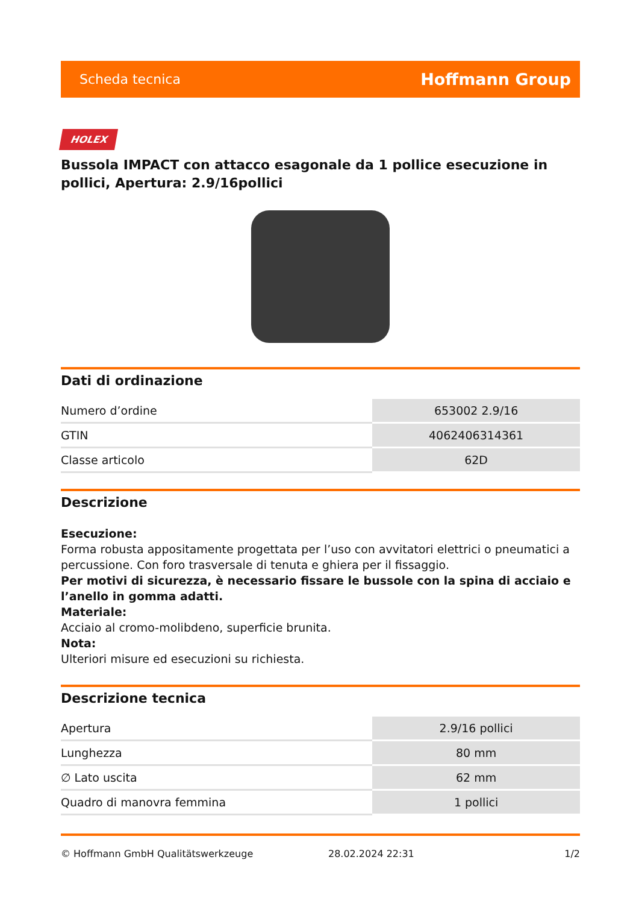Scheda tecnica Hoffmann Group
HOLEX
Bussola IMPACT con attacco esagonale da 1 pollice esecuzione in pollici, Apertura: 2.9/16pollici
Dati di ordinazione
| Numero d’ordine | 653002 2.9/16 |
| GTIN | 4062406314361 |
| Classe articolo | 62D |
Descrizione
Esecuzione:
Forma robusta appositamente progettata per l’uso con avvitatori elettrici o pneumatici a percussione. Con foro trasversale di tenuta e ghiera per il fissaggio.
Per motivi di sicurezza, è necessario fissare le bussole con la spina di acciaio e l’anello in gomma adatti.
Materiale:
Acciaio al cromo-molibdeno, superficie brunita.
Nota:
Ulteriori misure ed esecuzioni su richiesta.
Descrizione tecnica
| Apertura | 2.9/16 pollici |
| Lunghezza | 80 mm |
| ∅ Lato uscita | 62 mm |
| Quadro di manovra femmina | 1 pollici |
© Hoffmann GmbH Qualitätswerkzeuge 28.02.2024 22:31 1/2